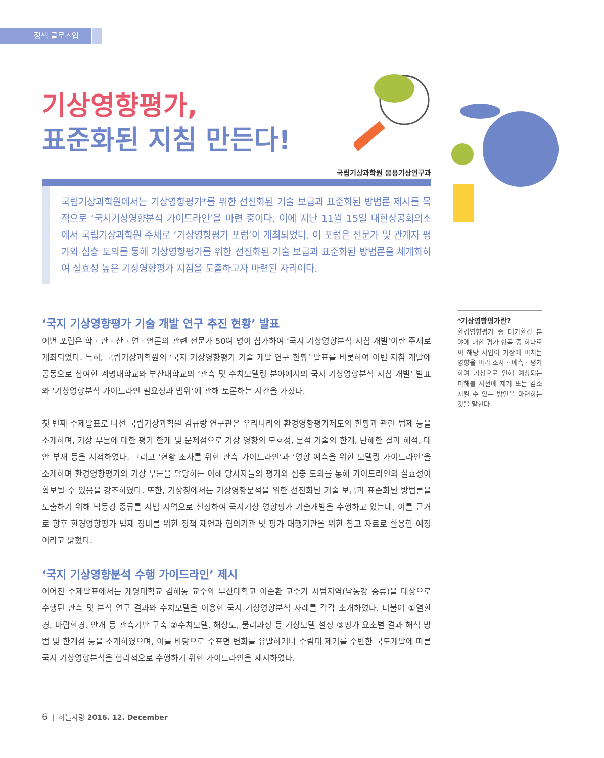정책 클로즈업
기상영향평가,
표준화된 지침 만든다!
국립기상과학원 응용기상연구과
국립기상과학원에서는 기상영향평가*를 위한 선진화된 기술 보급과 표준화된 방법론 제시를 목적으로 ‘국지기상영향분석 가이드라인’을 마련 중이다. 이에 지난 11월 15일 대한상공회의소에서 국립기상과학원 주체로 ‘기상영향평가 포럼’이 개최되었다. 이 포럼은 전문가 및 관계자 평가와 심층 토의를 통해 기상영향평가를 위한 선진화된 기술 보급과 표준화된 방법론을 체계화하여 실효성 높은 기상영향평가 지침을 도출하고자 마련된 자리이다.
‘국지 기상영향평가 기술 개발 연구 추진 현황’ 발표
이번 포럼은 학 · 관 · 산 · 연 · 언론의 관련 전문가 50여 명이 참가하여 ‘국지 기상영향분석 지침 개발’이란 주제로 개최되었다. 특히, 국립기상과학원의 ‘국지 기상영향평가 기술 개발 연구 현황’ 발표를 비롯하여 이번 지침 개발에 공동으로 참여한 계명대학교와 부산대학교의 ‘관측 및 수치모델링 분야에서의 국지 기상영향분석 지침 개발’ 발표와 ‘기상영향분석 가이드라인 필요성과 범위’에 관해 토론하는 시간을 가졌다.
첫 번째 주제발표로 나선 국립기상과학원 김규랑 연구관은 우리나라의 환경영향평가제도의 현황과 관련 법제 등을 소개하며, 기상 부분에 대한 평가 한계 및 문제점으로 기상 영향의 모호성, 분석 기술의 한계, 난해한 결과 해석, 대안 부재 등을 지적하였다. 그리고 ‘현황 조사를 위한 관측 가이드라인’과 ‘영향 예측을 위한 모델링 가이드라인’을 소개하며 환경영향평가의 기상 부문을 담당하는 이해 당사자들의 평가와 심층 토의를 통해 가이드라인의 실효성이 확보될 수 있음을 강조하였다. 또한, 기상청에서는 기상영향분석을 위한 선진화된 기술 보급과 표준화된 방법론을 도출하기 위해 낙동강 중류를 시범 지역으로 선정하여 국지기상 영향평가 기술개발을 수행하고 있는데, 이를 근거로 향후 환경영향평가 법제 정비를 위한 정책 제언과 협의기관 및 평가 대행기관을 위한 참고 자료로 활용할 예정이라고 밝혔다.
‘국지 기상영향분석 수행 가이드라인’ 제시
이어진 주제발표에서는 계명대학교 김해동 교수와 부산대학교 이순환 교수가 시범지역(낙동강 중류)을 대상으로 수행된 관측 및 분석 연구 결과와 수치모델을 이용한 국지 기상영향분석 사례를 각각 소개하였다. 더불어 ①열환경, 바람환경, 안개 등 관측기반 구축 ②수치모델, 해상도, 물리과정 등 기상모델 설정 ③평가 요소별 결과 해석 방법 및 한계점 등을 소개하였으며, 이를 바탕으로 수표면 변화를 유발하거나 수림대 제거를 수반한 국토개발에 따른 국지 기상영향분석을 합리적으로 수행하기 위한 가이드라인을 제시하였다.
*기상영향평가란?
환경영향평가 중 대기환경 분야에 대한 평가 항목 중 하나로써 해당 사업이 기상에 미치는 영향을 미리 조사 · 예측 · 평가하여 기상으로 인해 예상되는 피해를 사전에 제거 또는 감소시킬 수 있는 방안을 마련하는 것을 말한다.
6 | 하늘사랑 2016. 12. December